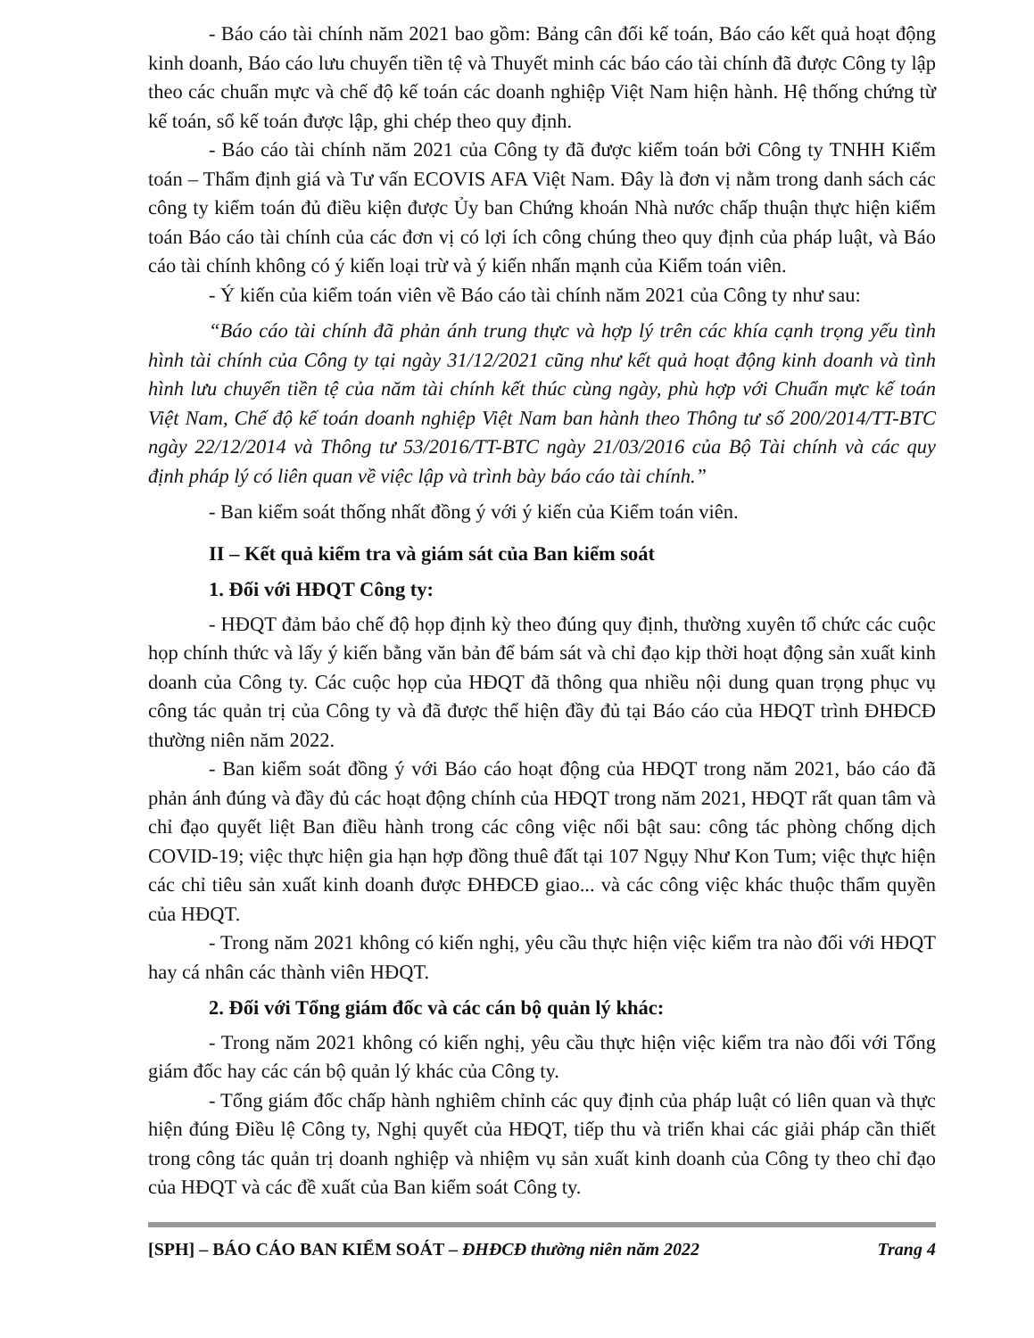- Báo cáo tài chính năm 2021 bao gồm: Bảng cân đối kế toán, Báo cáo kết quả hoạt động kinh doanh, Báo cáo lưu chuyển tiền tệ và Thuyết minh các báo cáo tài chính đã được Công ty lập theo các chuẩn mực và chế độ kế toán các doanh nghiệp Việt Nam hiện hành. Hệ thống chứng từ kế toán, sổ kế toán được lập, ghi chép theo quy định.
- Báo cáo tài chính năm 2021 của Công ty đã được kiểm toán bởi Công ty TNHH Kiểm toán – Thẩm định giá và Tư vấn ECOVIS AFA Việt Nam. Đây là đơn vị nằm trong danh sách các công ty kiểm toán đủ điều kiện được Ủy ban Chứng khoán Nhà nước chấp thuận thực hiện kiểm toán Báo cáo tài chính của các đơn vị có lợi ích công chúng theo quy định của pháp luật, và Báo cáo tài chính không có ý kiến loại trừ và ý kiến nhấn mạnh của Kiểm toán viên.
- Ý kiến của kiểm toán viên về Báo cáo tài chính năm 2021 của Công ty như sau:
“Báo cáo tài chính đã phản ánh trung thực và hợp lý trên các khía cạnh trọng yếu tình hình tài chính của Công ty tại ngày 31/12/2021 cũng như kết quả hoạt động kinh doanh và tình hình lưu chuyển tiền tệ của năm tài chính kết thúc cùng ngày, phù hợp với Chuẩn mực kế toán Việt Nam, Chế độ kế toán doanh nghiệp Việt Nam ban hành theo Thông tư số 200/2014/TT-BTC ngày 22/12/2014 và Thông tư 53/2016/TT-BTC ngày 21/03/2016 của Bộ Tài chính và các quy định pháp lý có liên quan về việc lập và trình bày báo cáo tài chính.”
- Ban kiểm soát thống nhất đồng ý với ý kiến của Kiểm toán viên.
II – Kết quả kiểm tra và giám sát của Ban kiểm soát
1. Đối với HĐQT Công ty:
- HĐQT đảm bảo chế độ họp định kỳ theo đúng quy định, thường xuyên tổ chức các cuộc họp chính thức và lấy ý kiến bằng văn bản để bám sát và chỉ đạo kịp thời hoạt động sản xuất kinh doanh của Công ty. Các cuộc họp của HĐQT đã thông qua nhiều nội dung quan trọng phục vụ công tác quản trị của Công ty và đã được thể hiện đầy đủ tại Báo cáo của HĐQT trình ĐHĐCĐ thường niên năm 2022.
- Ban kiểm soát đồng ý với Báo cáo hoạt động của HĐQT trong năm 2021, báo cáo đã phản ánh đúng và đầy đủ các hoạt động chính của HĐQT trong năm 2021, HĐQT rất quan tâm và chỉ đạo quyết liệt Ban điều hành trong các công việc nổi bật sau: công tác phòng chống dịch COVID-19; việc thực hiện gia hạn hợp đồng thuê đất tại 107 Ngụy Như Kon Tum; việc thực hiện các chỉ tiêu sản xuất kinh doanh được ĐHĐCĐ giao... và các công việc khác thuộc thẩm quyền của HĐQT.
- Trong năm 2021 không có kiến nghị, yêu cầu thực hiện việc kiểm tra nào đối với HĐQT hay cá nhân các thành viên HĐQT.
2. Đối với Tổng giám đốc và các cán bộ quản lý khác:
- Trong năm 2021 không có kiến nghị, yêu cầu thực hiện việc kiểm tra nào đối với Tổng giám đốc hay các cán bộ quản lý khác của Công ty.
- Tổng giám đốc chấp hành nghiêm chỉnh các quy định của pháp luật có liên quan và thực hiện đúng Điều lệ Công ty, Nghị quyết của HĐQT, tiếp thu và triển khai các giải pháp cần thiết trong công tác quản trị doanh nghiệp và nhiệm vụ sản xuất kinh doanh của Công ty theo chỉ đạo của HĐQT và các đề xuất của Ban kiểm soát Công ty.
[SPH] – BÁO CÁO BAN KIỂM SOÁT – ĐHĐCĐ thường niên năm 2022 Trang 4